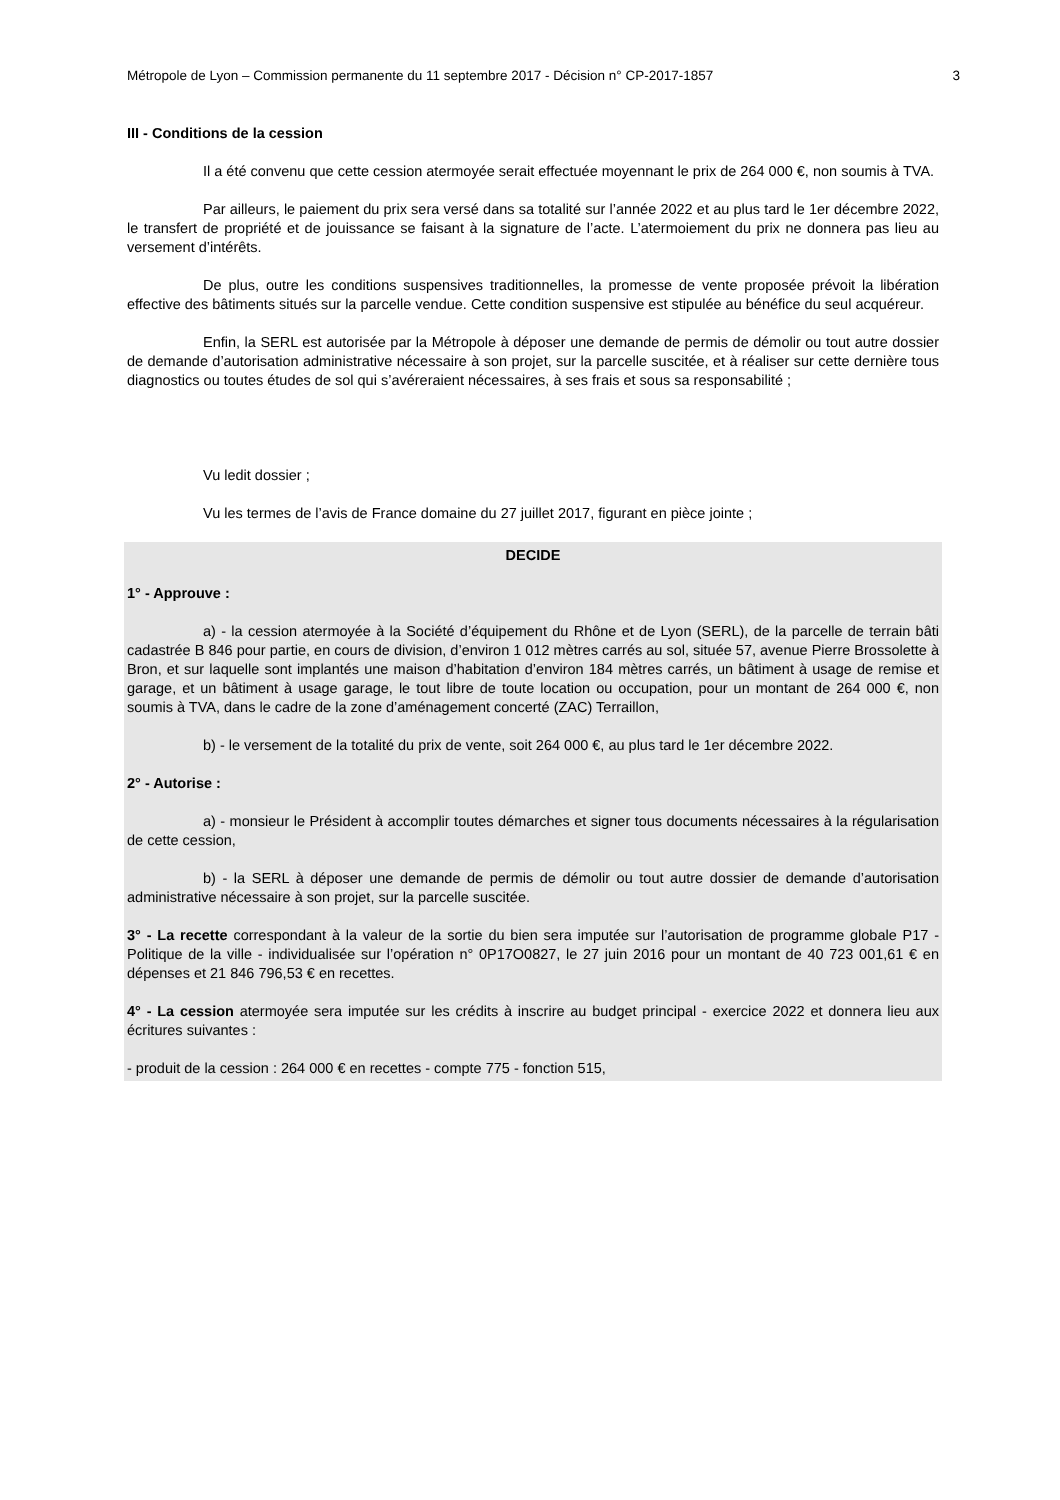Métropole de Lyon – Commission permanente du 11 septembre 2017 - Décision n° CP-2017-1857 3
III - Conditions de la cession
Il a été convenu que cette cession atermoyée serait effectuée moyennant le prix de 264 000 €, non soumis à TVA.
Par ailleurs, le paiement du prix sera versé dans sa totalité sur l’année 2022 et au plus tard le 1er décembre 2022, le transfert de propriété et de jouissance se faisant à la signature de l’acte. L’atermoiement du prix ne donnera pas lieu au versement d’intérêts.
De plus, outre les conditions suspensives traditionnelles, la promesse de vente proposée prévoit la libération effective des bâtiments situés sur la parcelle vendue. Cette condition suspensive est stipulée au bénéfice du seul acquéreur.
Enfin, la SERL est autorisée par la Métropole à déposer une demande de permis de démolir ou tout autre dossier de demande d’autorisation administrative nécessaire à son projet, sur la parcelle suscitée, et à réaliser sur cette dernière tous diagnostics ou toutes études de sol qui s’avéreraient nécessaires, à ses frais et sous sa responsabilité ;
Vu ledit dossier ;
Vu les termes de l’avis de France domaine du 27 juillet 2017, figurant en pièce jointe ;
DECIDE
1° - Approuve :
a) - la cession atermoyée à la Société d’équipement du Rhône et de Lyon (SERL), de la parcelle de terrain bâti cadastrée B 846 pour partie, en cours de division, d’environ 1 012 mètres carrés au sol, située 57, avenue Pierre Brossolette à Bron, et sur laquelle sont implantés une maison d’habitation d’environ 184 mètres carrés, un bâtiment à usage de remise et garage, et un bâtiment à usage garage, le tout libre de toute location ou occupation, pour un montant de 264 000 €, non soumis à TVA, dans le cadre de la zone d’aménagement concerté (ZAC) Terraillon,
b) - le versement de la totalité du prix de vente, soit 264 000 €, au plus tard le 1er décembre 2022.
2° - Autorise :
a) - monsieur le Président à accomplir toutes démarches et signer tous documents nécessaires à la régularisation de cette cession,
b) - la SERL à déposer une demande de permis de démolir ou tout autre dossier de demande d’autorisation administrative nécessaire à son projet, sur la parcelle suscitée.
3° - La recette correspondant à la valeur de la sortie du bien sera imputée sur l’autorisation de programme globale P17 - Politique de la ville - individualisée sur l’opération n° 0P17O0827, le 27 juin 2016 pour un montant de 40 723 001,61 € en dépenses et 21 846 796,53 € en recettes.
4° - La cession atermoyée sera imputée sur les crédits à inscrire au budget principal - exercice 2022 et donnera lieu aux écritures suivantes :
- produit de la cession : 264 000 € en recettes - compte 775 - fonction 515,